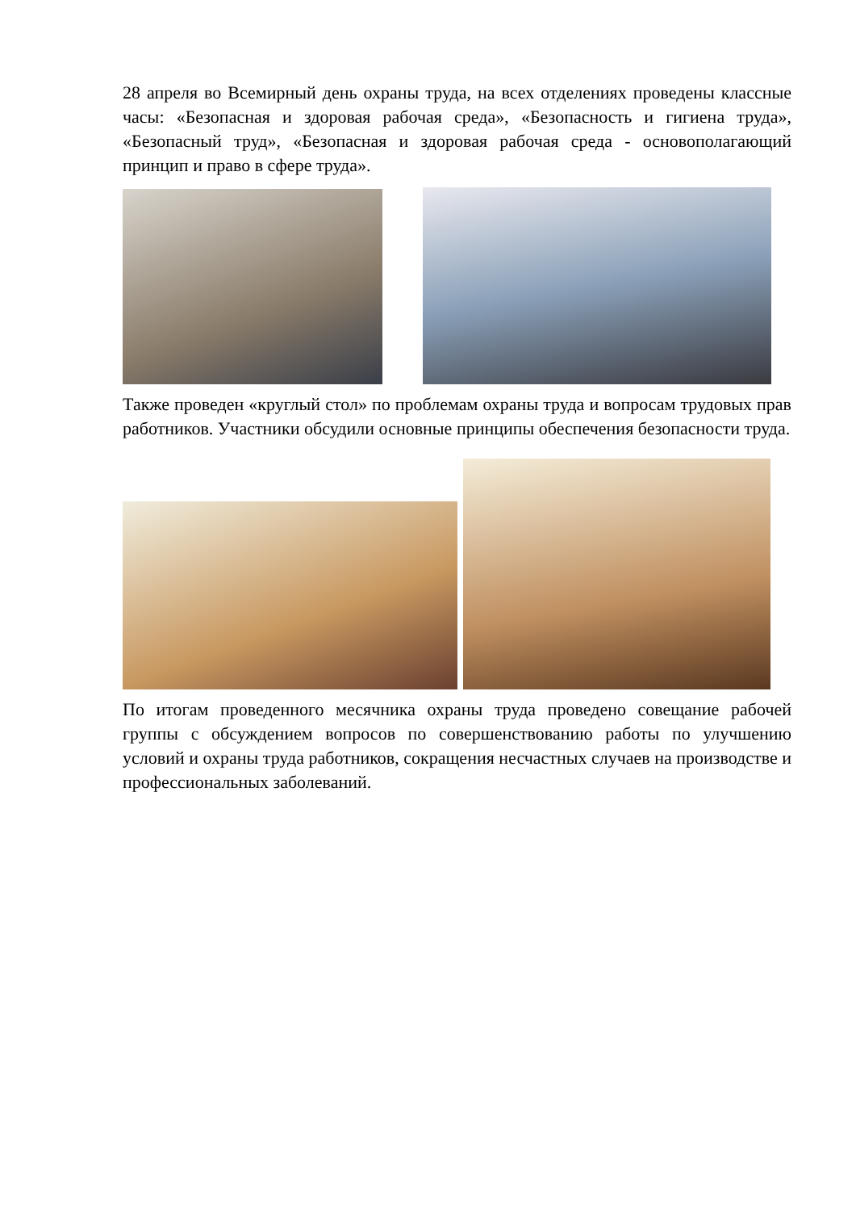28 апреля во Всемирный день охраны труда, на всех отделениях проведены классные часы: «Безопасная и здоровая рабочая среда», «Безопасность и гигиена труда», «Безопасный труд», «Безопасная и здоровая рабочая среда - основополагающий принцип и право в сфере труда».
Также проведен «круглый стол» по проблемам охраны труда и вопросам трудовых прав работников. Участники обсудили основные принципы обеспечения безопасности труда.
По итогам проведенного месячника охраны труда проведено совещание рабочей группы с обсуждением вопросов по совершенствованию работы по улучшению условий и охраны труда работников, сокращения несчастных случаев на производстве и профессиональных заболеваний.